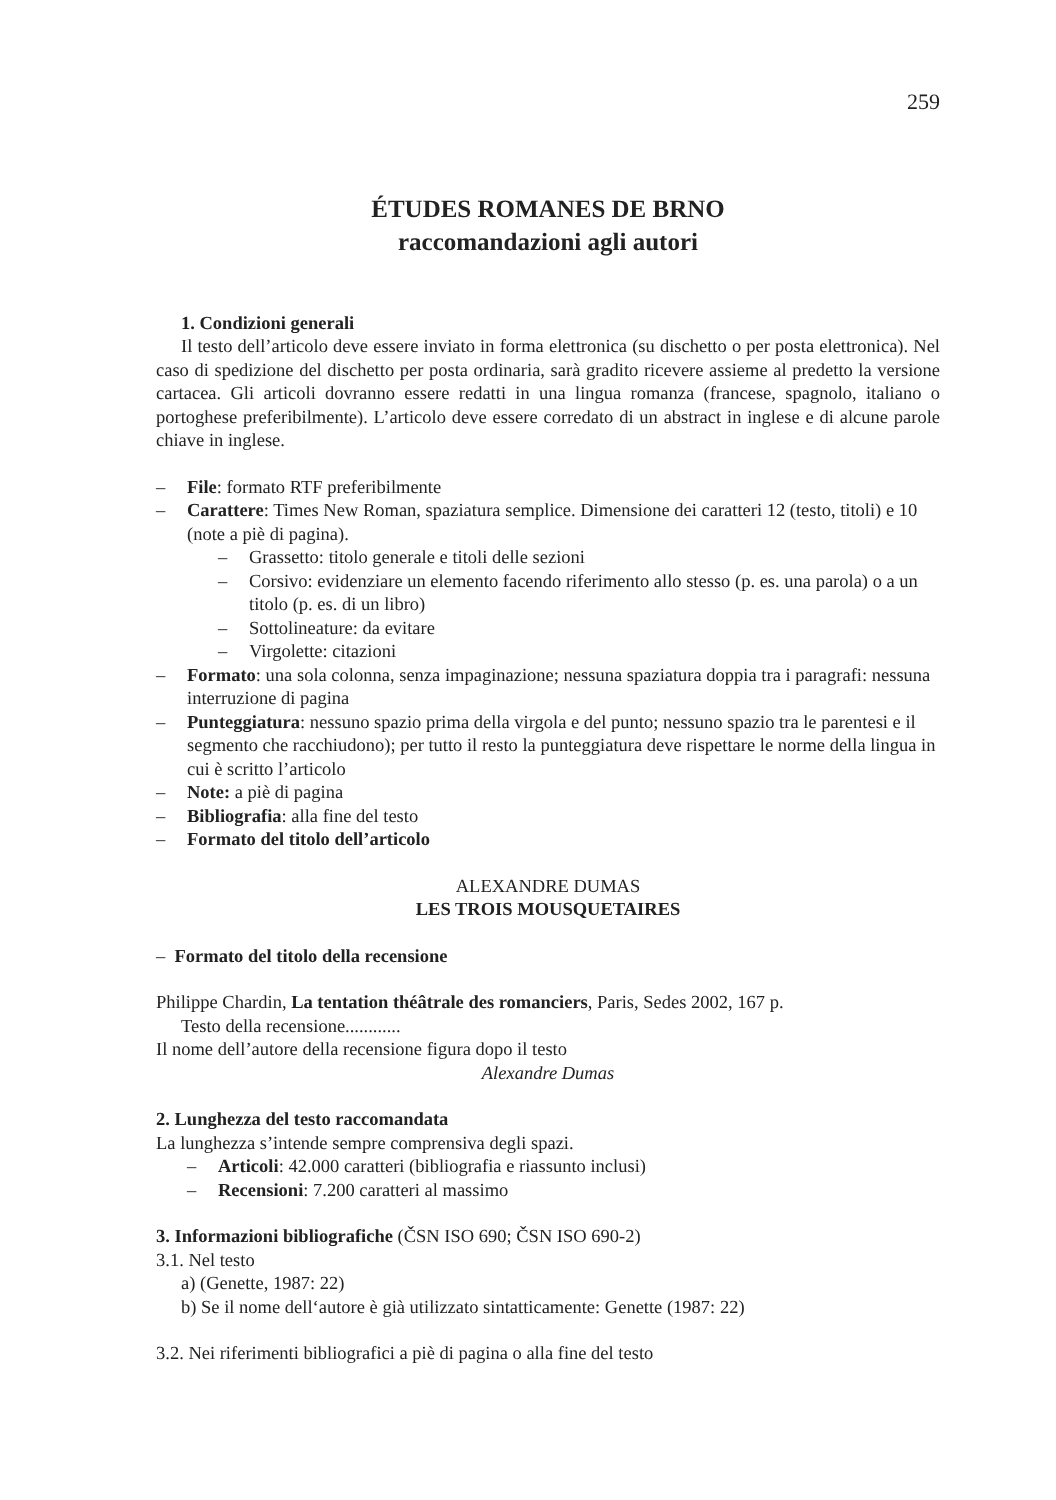259
ÉTUDES ROMANES DE BRNO
raccomandazioni agli autori
1. Condizioni generali
Il testo dell’articolo deve essere inviato in forma elettronica (su dischetto o per posta elettronica). Nel caso di spedizione del dischetto per posta ordinaria, sarà gradito ricevere assieme al predetto la versione cartacea. Gli articoli dovranno essere redatti in una lingua romanza (francese, spagnolo, italiano o portoghese preferibilmente). L’articolo deve essere corredato di un abstract in inglese e di alcune parole chiave in inglese.
– File: formato RTF preferibilmente
– Carattere: Times New Roman, spaziatura semplice. Dimensione dei caratteri 12 (testo, titoli) e 10 (note a piè di pagina).
– Grassetto: titolo generale e titoli delle sezioni
– Corsivo: evidenziare un elemento facendo riferimento allo stesso (p. es. una parola) o a un titolo (p. es. di un libro)
– Sottolineature: da evitare
– Virgolette: citazioni
– Formato: una sola colonna, senza impaginazione; nessuna spaziatura doppia tra i paragrafi: nessuna interruzione di pagina
– Punteggiatura: nessuno spazio prima della virgola e del punto; nessuno spazio tra le parentesi e il segmento che racchiudono); per tutto il resto la punteggiatura deve rispettare le norme della lingua in cui è scritto l’articolo
– Note: a piè di pagina
– Bibliografia: alla fine del testo
– Formato del titolo dell’articolo
ALEXANDRE DUMAS
LES TROIS MOUSQUETAIRES
– Formato del titolo della recensione
Philippe Chardin, La tentation théâtrale des romanciers, Paris, Sedes 2002, 167 p.
Testo della recensione............
Il nome dell’autore della recensione figura dopo il testo
Alexandre Dumas
2. Lunghezza del testo raccomandata
La lunghezza s’intende sempre comprensiva degli spazi.
– Articoli: 42.000 caratteri (bibliografia e riassunto inclusi)
– Recensioni: 7.200 caratteri al massimo
3. Informazioni bibliografiche (ČSN ISO 690; ČSN ISO 690-2)
3.1. Nel testo
a) (Genette, 1987: 22)
b) Se il nome dell‘autore è già utilizzato sintatticamente: Genette (1987: 22)
3.2. Nei riferimenti bibliografici a piè di pagina o alla fine del testo